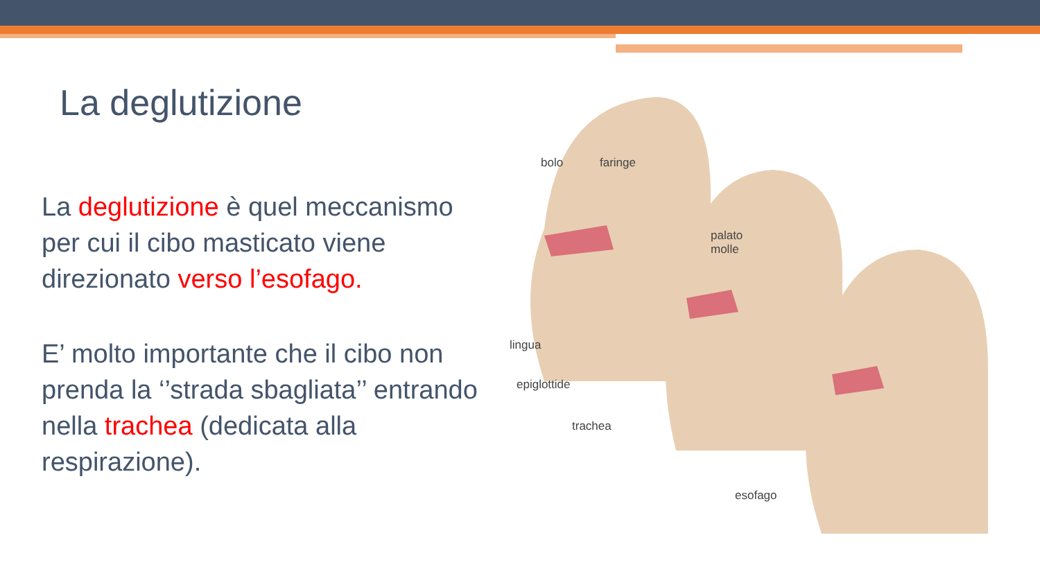La deglutizione
La deglutizione è quel meccanismo per cui il cibo masticato viene direzionato verso l’esofago.
E’ molto importante che il cibo non prenda la ‘’strada sbagliata’’ entrando nella trachea (dedicata alla respirazione).
bolo faringe
palato
molle
lingua
epiglottide
trachea
esofago